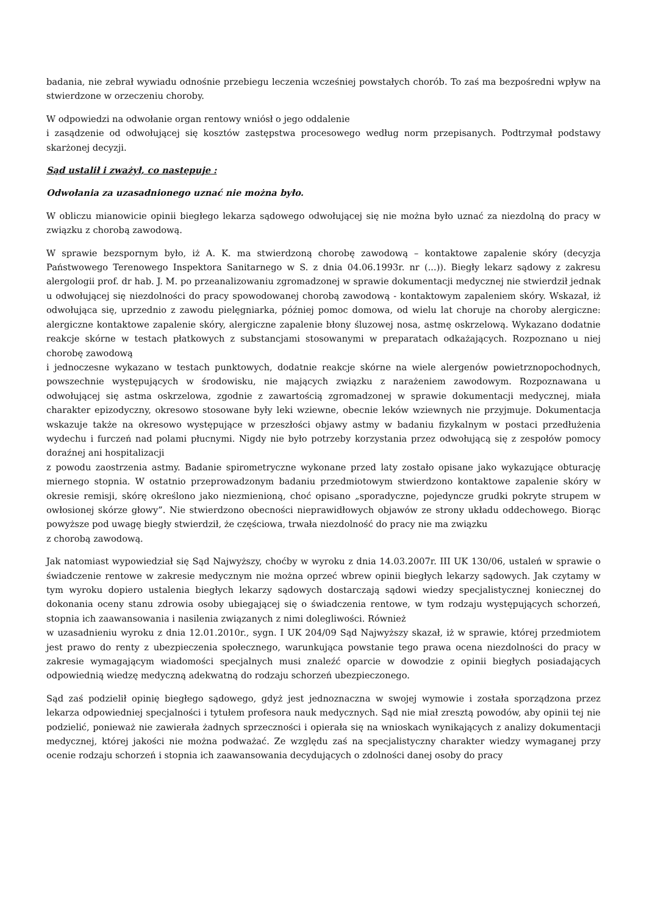badania, nie zebrał wywiadu odnośnie przebiegu leczenia wcześniej powstałych chorób. To zaś ma bezpośredni wpływ na stwierdzone w orzeczeniu choroby.
W odpowiedzi na odwołanie organ rentowy wniósł o jego oddalenie
i zasądzenie od odwołującej się kosztów zastępstwa procesowego według norm przepisanych. Podtrzymał podstawy skarżonej decyzji.
Sąd ustalił i zważył, co następuje :
Odwołania za uzasadnionego uznać nie można było.
W obliczu mianowicie opinii biegłego lekarza sądowego odwołującej się nie można było uznać za niezdolną do pracy w związku z chorobą zawodową.
W sprawie bezspornym było, iż A. K. ma stwierdzoną chorobę zawodową – kontaktowe zapalenie skóry (decyzja Państwowego Terenowego Inspektora Sanitarnego w S. z dnia 04.06.1993r. nr (...)). Biegły lekarz sądowy z zakresu alergologii prof. dr hab. J. M. po przeanalizowaniu zgromadzonej w sprawie dokumentacji medycznej nie stwierdził jednak u odwołującej się niezdolności do pracy spowodowanej chorobą zawodową - kontaktowym zapaleniem skóry. Wskazał, iż odwołująca się, uprzednio z zawodu pielęgniarka, później pomoc domowa, od wielu lat choruje na choroby alergiczne: alergiczne kontaktowe zapalenie skóry, alergiczne zapalenie błony śluzowej nosa, astmę oskrzelową. Wykazano dodatnie reakcje skórne w testach płatkowych z substancjami stosowanymi w preparatach odkażających. Rozpoznano u niej chorobę zawodową
i jednoczesne wykazano w testach punktowych, dodatnie reakcje skórne na wiele alergenów powietrznopochodnych, powszechnie występujących w środowisku, nie mających związku z narażeniem zawodowym. Rozpoznawana u odwołującej się astma oskrzelowa, zgodnie z zawartością zgromadzonej w sprawie dokumentacji medycznej, miała charakter epizodyczny, okresowo stosowane były leki wziewne, obecnie leków wziewnych nie przyjmuje. Dokumentacja wskazuje także na okresowo występujące w przeszłości objawy astmy w badaniu fizykalnym w postaci przedłużenia wydechu i furczeń nad polami płucnymi. Nigdy nie było potrzeby korzystania przez odwołującą się z zespołów pomocy doraźnej ani hospitalizacji
z powodu zaostrzenia astmy. Badanie spirometryczne wykonane przed laty zostało opisane jako wykazujące obturację miernego stopnia. W ostatnio przeprowadzonym badaniu przedmiotowym stwierdzono kontaktowe zapalenie skóry w okresie remisji, skórę określono jako niezmienioną, choć opisano „sporadyczne, pojedyncze grudki pokryte strupem w owłosionej skórze głowy”. Nie stwierdzono obecności nieprawidłowych objawów ze strony układu oddechowego. Biorąc powyższe pod uwagę biegły stwierdził, że częściowa, trwała niezdolność do pracy nie ma związku
z chorobą zawodową.
Jak natomiast wypowiedział się Sąd Najwyższy, choćby w wyroku z dnia 14.03.2007r. III UK 130/06, ustaleń w sprawie o świadczenie rentowe w zakresie medycznym nie można oprzeć wbrew opinii biegłych lekarzy sądowych. Jak czytamy w tym wyroku dopiero ustalenia biegłych lekarzy sądowych dostarczają sądowi wiedzy specjalistycznej koniecznej do dokonania oceny stanu zdrowia osoby ubiegającej się o świadczenia rentowe, w tym rodzaju występujących schorzeń, stopnia ich zaawansowania i nasilenia związanych z nimi dolegliwości. Również
w uzasadnieniu wyroku z dnia 12.01.2010r., sygn. I UK 204/09 Sąd Najwyższy skazał, iż w sprawie, której przedmiotem jest prawo do renty z ubezpieczenia społecznego, warunkująca powstanie tego prawa ocena niezdolności do pracy w zakresie wymagającym wiadomości specjalnych musi znaleźć oparcie w dowodzie z opinii biegłych posiadających odpowiednią wiedzę medyczną adekwatną do rodzaju schorzeń ubezpieczonego.
Sąd zaś podzielił opinię biegłego sądowego, gdyż jest jednoznaczna w swojej wymowie i została sporządzona przez lekarza odpowiedniej specjalności i tytułem profesora nauk medycznych. Sąd nie miał zresztą powodów, aby opinii tej nie podzielić, ponieważ nie zawierała żadnych sprzeczności i opierała się na wnioskach wynikających z analizy dokumentacji medycznej, której jakości nie można podważać. Ze względu zaś na specjalistyczny charakter wiedzy wymaganej przy ocenie rodzaju schorzeń i stopnia ich zaawansowania decydujących o zdolności danej osoby do pracy